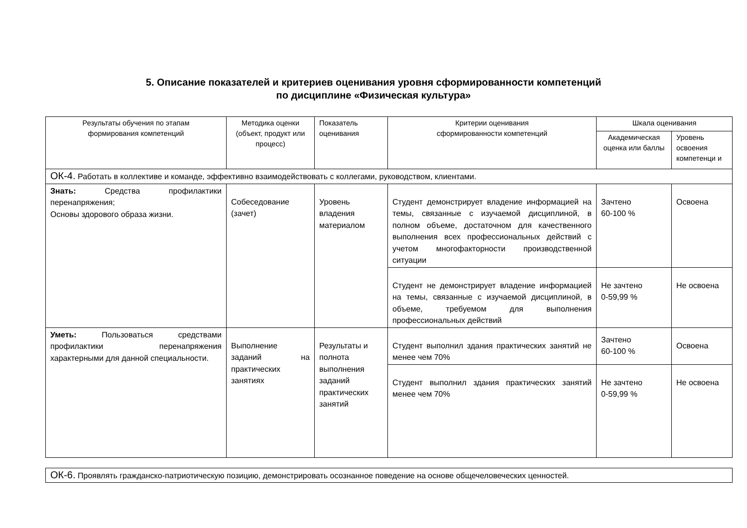5. Описание показателей и критериев оценивания уровня сформированности компетенций
по дисциплине «Физическая культура»
| Результаты обучения по этапам формирования компетенций | Методика оценки (объект, продукт или процесс) | Показатель оценивания | Критерии оценивания сформированности компетенций | Шкала оценивания | |
| --- | --- | --- | --- | --- | --- |
| | | | | Академическая оценка или баллы | Уровень освоения компетенци и |
| ОК-4. Работать в коллективе и команде, эффективно взаимодействовать с коллегами, руководством, клиентами. | | | | | |
| Знать: Средства профилактики перенапряжения; Основы здорового образа жизни. | Собеседование (зачет) | Уровень владения материалом | Студент демонстрирует владение информацией на темы, связанные с изучаемой дисциплиной, в полном объеме, достаточном для качественного выполнения всех профессиональных действий с учетом многофакторности производственной ситуации | Зачтено 60-100 % | Освоена |
| | | | Студент не демонстрирует владение информацией на темы, связанные с изучаемой дисциплиной, в объеме, требуемом для выполнения профессиональных действий | Не зачтено 0-59,99 % | Не освоена |
| Уметь: Пользоваться средствами профилактики перенапряжения характерными для данной специальности. | Выполнение заданий на практических занятиях | Результаты и полнота выполнения заданий практических занятий | Студент выполнил здания практических занятий не менее чем 70% | Зачтено 60-100 % | Освоена |
| | | | Студент выполнил здания практических занятий менее чем 70% | Не зачтено 0-59,99 % | Не освоена |
| ОК-6. Проявлять гражданско-патриотическую позицию, демонстрировать осознанное поведение на основе общечеловеческих ценностей. |